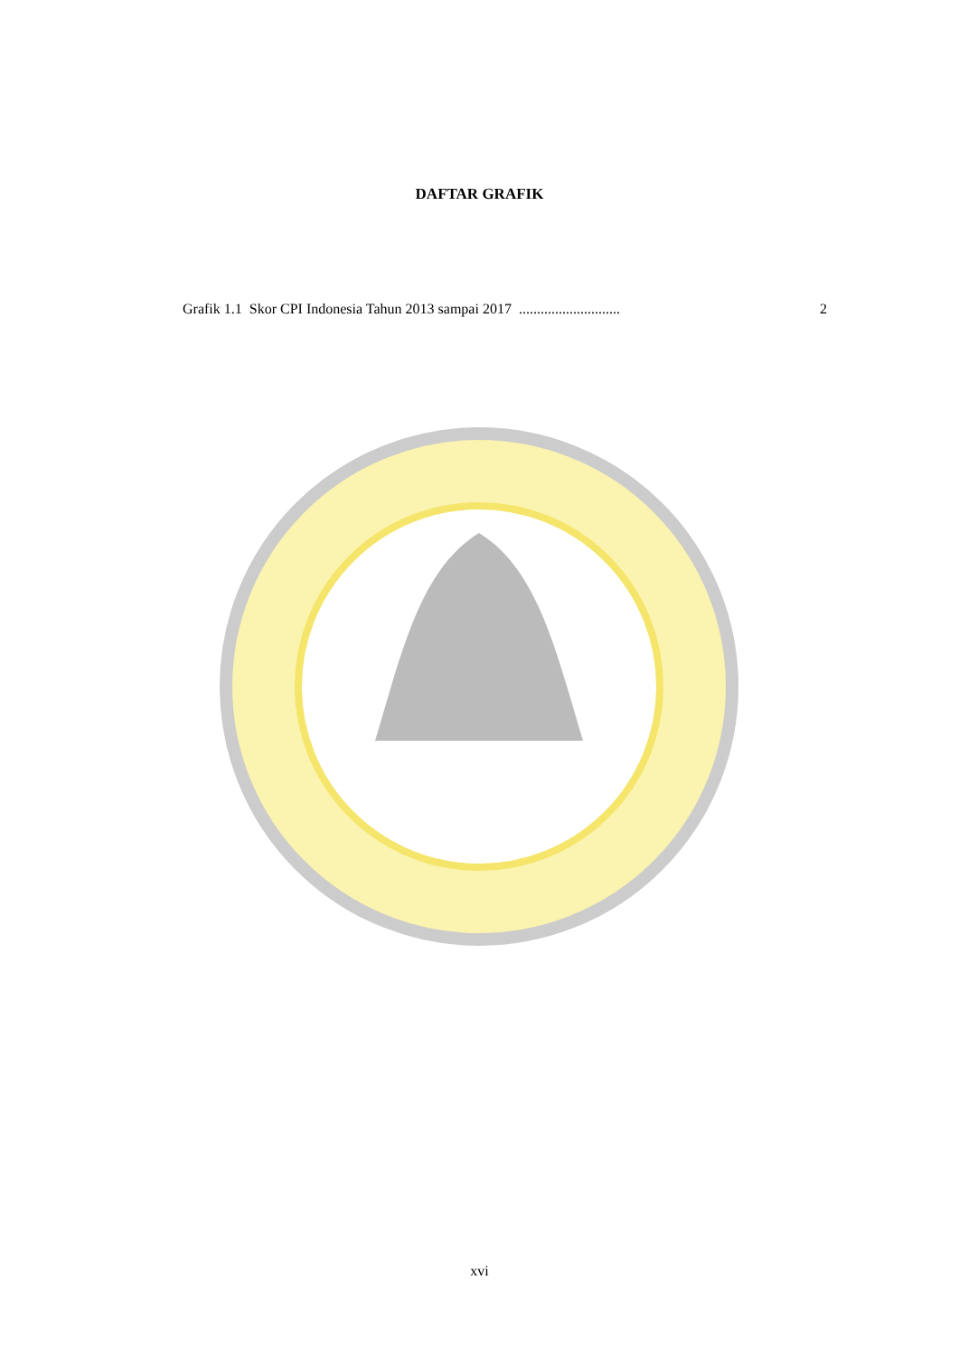DAFTAR GRAFIK
Grafik 1.1 Skor CPI Indonesia Tahun 2013 sampai 2017 ............................ 2
xvi